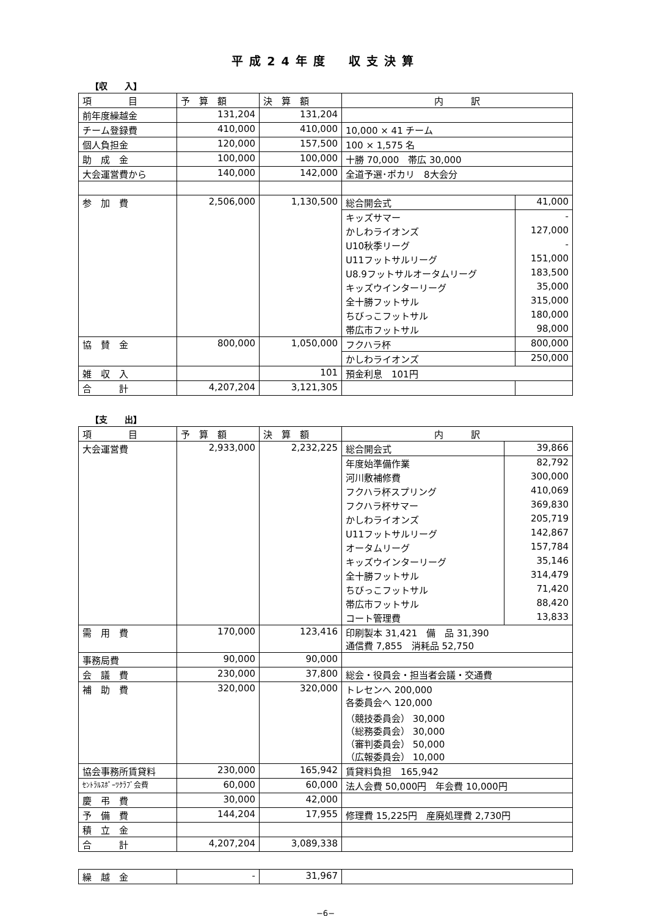平成24年度　収支決算
【収　　入】
| 項 目 | 予 算 額 | 決 算 額 | 内 訳 | |
| --- | --- | --- | --- | --- |
| 前年度繰越金 | 131,204 | 131,204 | | |
| チーム登録費 | 410,000 | 410,000 | 10,000 × 41 チーム | |
| 個人負担金 | 120,000 | 157,500 | 100 × 1,575 名 | |
| 助 成 金 | 100,000 | 100,000 | 十勝 70,000 帯広 30,000 | |
| 大会運営費から | 140,000 | 142,000 | 全道予選･ポカリ 8大会分 | |
| 参 加 費 | 2,506,000 | 1,130,500 | 総合開会式 | 41,000 |
| | | | キッズサマー | - |
| | | | かしわライオンズ | 127,000 |
| | | | U10秋季リーグ | - |
| | | | U11フットサルリーグ | 151,000 |
| | | | U8.9フットサルオータムリーグ | 183,500 |
| | | | キッズウインターリーグ | 35,000 |
| | | | 全十勝フットサル | 315,000 |
| | | | ちびっこフットサル | 180,000 |
| | | | 帯広市フットサル | 98,000 |
| 協 賛 金 | 800,000 | 1,050,000 | フクハラ杯 | 800,000 |
| | | | かしわライオンズ | 250,000 |
| 雑 収 入 | | 101 | 預金利息 101円 | |
| 合 計 | 4,207,204 | 3,121,305 | | |
【支　　出】
| 項 目 | 予 算 額 | 決 算 額 | 内 訳 | |
| --- | --- | --- | --- | --- |
| 大会運営費 | 2,933,000 | 2,232,225 | 総合開会式 | 39,866 |
| | | | 年度始準備作業 | 82,792 |
| | | | 河川敷補修費 | 300,000 |
| | | | フクハラ杯スプリング | 410,069 |
| | | | フクハラ杯サマー | 369,830 |
| | | | かしわライオンズ | 205,719 |
| | | | U11フットサルリーグ | 142,867 |
| | | | オータムリーグ | 157,784 |
| | | | キッズウインターリーグ | 35,146 |
| | | | 全十勝フットサル | 314,479 |
| | | | ちびっこフットサル | 71,420 |
| | | | 帯広市フットサル | 88,420 |
| | | | コート管理費 | 13,833 |
| 需 用 費 | 170,000 | 123,416 | 印刷製本 31,421 備 品 31,390 通信費 7,855 消耗品 52,750 | |
| 事務局費 | 90,000 | 90,000 | | |
| 会 議 費 | 230,000 | 37,800 | 総会・役員会・担当者会議・交通費 | |
| 補 助 費 | 320,000 | 320,000 | トレセンへ 200,000 各委員会へ 120,000 （競技委員会） 30,000 （総務委員会） 30,000 （審判委員会） 50,000 （広報委員会） 10,000 | |
| 協会事務所賃貸料 | 230,000 | 165,942 | 賃貸料負担 165,942 | |
| ｾﾝﾄﾗﾙｽﾎﾟｰﾂｸﾗﾌﾞ会費 | 60,000 | 60,000 | 法人会費 50,000円 年会費 10,000円 | |
| 慶 弔 費 | 30,000 | 42,000 | | |
| 予 備 費 | 144,204 | 17,955 | 修理費 15,225円 産廃処理費 2,730円 | |
| 積 立 金 | | | | |
| 合 計 | 4,207,204 | 3,089,338 | | |
| 繰 越 金 | - | 31,967 | |
−6−